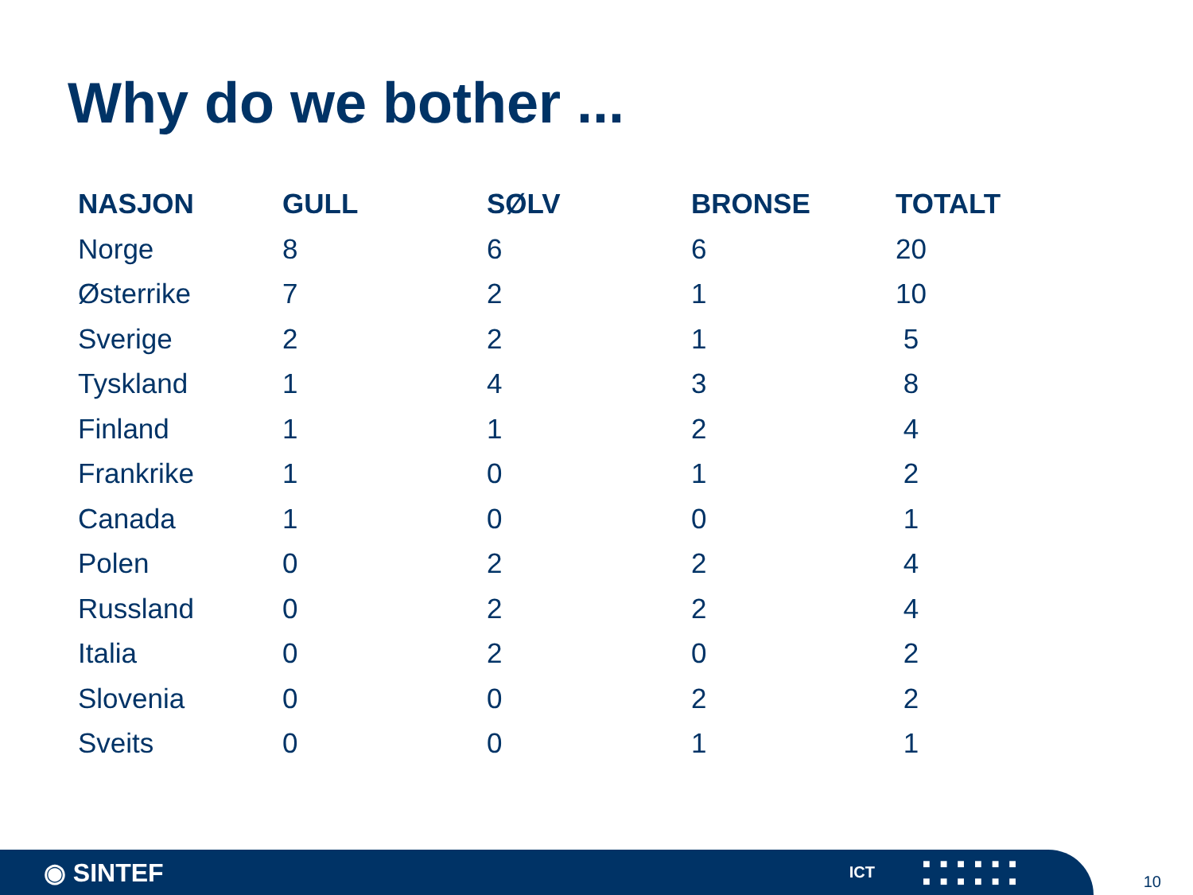Why do we bother ...
| NASJON | GULL | SØLV | BRONSE | TOTALT |
| --- | --- | --- | --- | --- |
| Norge | 8 | 6 | 6 | 20 |
| Østerrike | 7 | 2 | 1 | 10 |
| Sverige | 2 | 2 | 1 | 5 |
| Tyskland | 1 | 4 | 3 | 8 |
| Finland | 1 | 1 | 2 | 4 |
| Frankrike | 1 | 0 | 1 | 2 |
| Canada | 1 | 0 | 0 | 1 |
| Polen | 0 | 2 | 2 | 4 |
| Russland | 0 | 2 | 2 | 4 |
| Italia | 0 | 2 | 0 | 2 |
| Slovenia | 0 | 0 | 2 | 2 |
| Sveits | 0 | 0 | 1 | 1 |
◉ SINTEF ICT ■■■■■■
■■■■■■
10